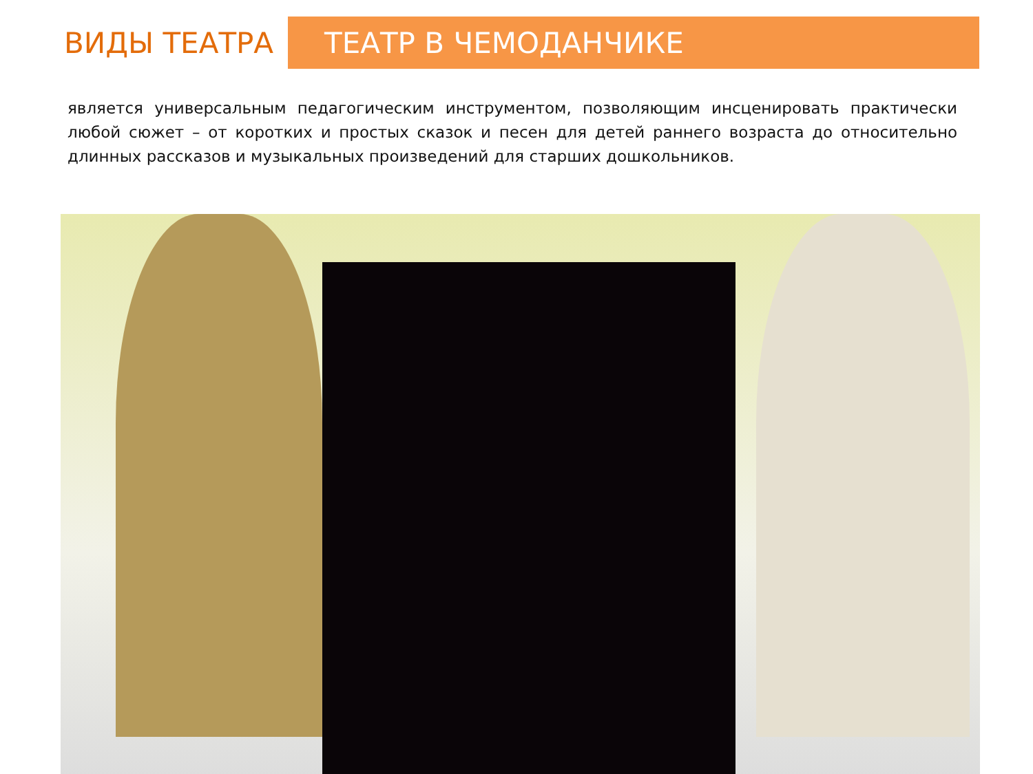ВИДЫ ТЕАТРА
ТЕАТР В ЧЕМОДАНЧИКЕ
является универсальным педагогическим инструментом, позволяющим инсценировать практически любой сюжет – от коротких и простых сказок и песен для детей раннего возраста до относительно длинных рассказов и музыкальных произведений для старших дошкольников.